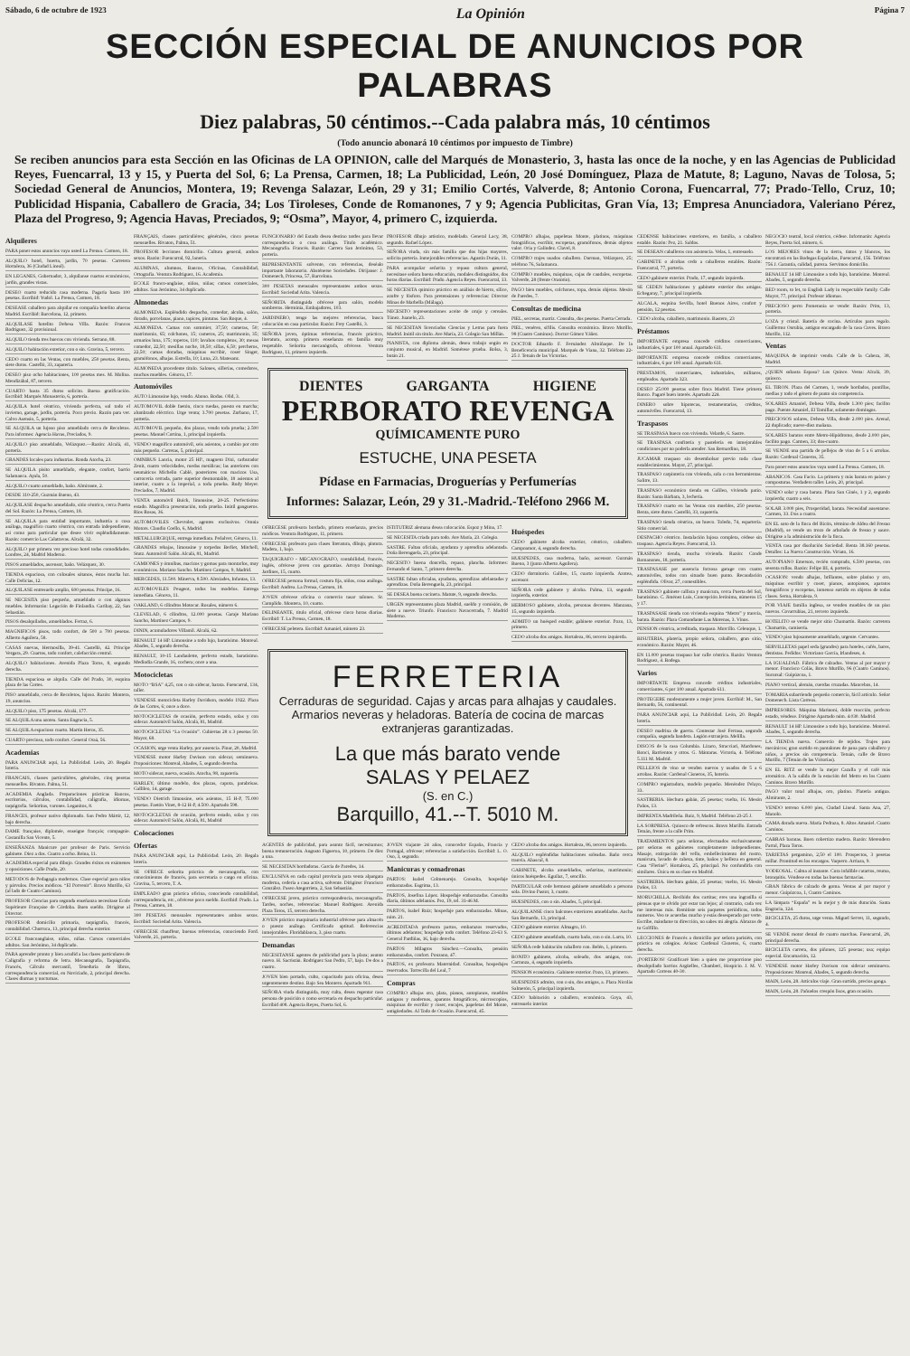Sábado, 6 de octubre de 1923 La Opinión Página 7
SECCIÓN ESPECIAL DE ANUNCIOS POR PALABRAS
Diez palabras, 50 céntimos.--Cada palabra más, 10 céntimos
(Todo anuncio abonará 10 céntimos por impuesto de Timbre)
Se reciben anuncios para esta Sección en las Oficinas de LA OPINION, calle del Marqués de Monasterio, 3, hasta las once de la noche, y en las Agencias de Publicidad Reyes, Fuencarral, 13 y 15, y Puerta del Sol, 6; La Prensa, Carmen, 18; La Publicidad, León, 20 José Domínguez, Plaza de Matute, 8; Laguno, Navas de Tolosa, 5; Sociedad General de Anuncios, Montera, 19; Revenga Salazar, León, 29 y 31; Emilio Cortés, Valverde, 8; Antonio Corona, Fuencarral, 77; Prado-Tello, Cruz, 10; Publicidad Hispania, Caballero de Gracia, 34; Los Tiroleses, Conde de Romanones, 7 y 9; Agencia Publicitas, Gran Vía, 13; Empresa Anunciadora, Valeriano Pérez, Plaza del Progreso, 9; Agencia Havas, Preciados, 9; “Osma”, Mayor, 4, primero C, izquierda.
Alquileres
PARA poner estos anuncios vaya usted La Prensa. Carmen, 18.
ALQUILO hotel, huerta, jardín, 70 pesetas. Carretera Hortaleza, 36 (Ciudad Lineal).
EN LEGANES, Gobernador, 3, alquílanse cuartos económicos, jardín, grandes vistas.
DESEO cuarto reducido casa moderna. Pagaría hasta 100 pesetas. Escribid: Yudol. La Prensa, Carmen, 18.
DESEASE caballero para alquilar en compañía hotelito afueras Madrid. Escribid: Barcelona, 12, primero.
ALQUILASE hotelito Dehesa Villa. Razón: Francos Rodríguez, 32 provisional.
ALQUILO tienda tres huecos con vivienda. Serrano, 88.
ALQUILO habitación exterior, con o sin. Gravina, 5, tercero.
CEDO cuarto en las Ventas, con muebles, 250 pesetas. Renta, siete duros. Castelló, 33, zapatería.
DESEO piso ocho habitaciones, 100 pesetas mes. M. Molina. Mendizábal, 87, tercero.
CUARTO hasta 35 duros solicito. Buena gratificación. Escribid: Marqués Monasterio, 6, portería.
ALQUILA hotel céntrico, vivienda perfecta, sol todo el invierno, garage, jardín, portería. Poco precio. Razón para ver. Calvo Asensio, 5, portería.
SE ALQUILA un lujoso piso amueblado cerca de Recoletos. Para informes: Agencia Havas, Preciados, 9.
ALQUILO piso amueblado, Velázquez.—Razón: Alcalá, 41, portería.
GRANDES locales para industrias. Ronda Atocha, 23.
SE ALQUILA pisito amueblado, elegante, confort, barrio Salamanca. Ayala, 50.
ALQUILO cuarto amueblado, baño. Almirante, 2.
DESDE 110-250, Guzmán Bueno, 43.
ALQUILASE despacho amueblado, sitio céntrico, cerca Puerta del Sol. Razón: La Prensa, Carmen, 18.
SE ALQUILA para entidad importante, industria o cosa análoga, magnífico cuarto céntrico, con entrada independiente, así como para particular que desee vivir espléndidamente. Razón: comercio Las Calatravas. Alcalá, 32.
ALQUILO por primera vez precioso hotel todas comodidades. Londres, 24, Madrid Moderno.
PISOS amueblados, ascensor, baño. Velázquez, 30.
TIENDA espaciosa, con colosales sótanos, éstos mucha luz. Calle Delicias, 12.
ALQUILASE entresuelo amplio, 600 pesetas. Príncipe, 16.
SE NECESITA piso pequeño, amueblado o con algunos muebles. Informarán: Legación de Finlandia. Garibay, 22, San Sebastián.
PISOS desalquilados, amueblados. Ferraz, 6.
MAGNIFICOS pisos, todo confort, de 500 a 700 pesetas. Alberto Aguilera, 58.
CASAS nuevas, Hermosilla, 39-41. Castelló, 42. Príncipe Vergara, 29. Cuartos, todo confort, calefacción central.
ALQUILO habitaciones. Avenida Plaza Toros, 8, segundo derecha.
TIENDA espaciosa se alquila. Calle del Prado, 30, esquina plaza de las Cortes.
PISO amueblado, cerca de Recoletos, lujoso. Razón: Montera, 19, anuncios.
ALQUILO piso, 175 pesetas. Alcalá, 177.
SE ALQUILA una azotea. Santa Engracia, 5.
SE ALQUILA espacioso cuarto. Martín Heros, 35.
CUARTO precioso, todo confort. General Oraá, 56.
Academias
PARA ANUNCIAR aquí, La Publicidad. León, 20. Regala lotería.
FRANCAIS, classes particulières, générales, cinq pesetas mensuelles. Rivaton. Palma, 51.
ACADEMIA Anglada. Preparaciones prácticas Bancos, escritorios, cálculos, contabilidad, caligrafía, idiomas, taquigrafía. Señoritas, varones. Leganitos, 8.
FRANCES, profesor nativo diplomado. San Pedro Mártir, 12, bajo derecha.
DAME française, diplomée, enseigne français; compagnie. Costanilla San Vicente, 5.
ENSEÑANZA Manicure por profesor de París. Servicio gabinete. Diez a dos. Cuatro a ocho. Reina, 11.
ACADEMIA especial para dibujo. Grandes éxitos en exámenes y oposiciones. Calle Prado, 20.
METODOS de Pedagogía modernos. Clase especial para niños y párvulos. Precios módicos. “El Porvenir”. Bravo Murillo, 63 (al lado de Cuatro Caminos).
PROFESOR Ciencias para segunda enseñanza necesítase Ecole Supérieure Française de Córdoba. Buen sueldo. Dirigirse al Director.
PROFESOR domicilio primaria, taquigrafía, francés, contabilidad. Churruca, 13, principal derecha exterior.
ECOLE francoanglaise, niños, niñas. Cursos comerciales adultos. San Jerónimo, 34 duplicado.
PARA aprender pronto y bien acudid a las clases particulares de Caligrafía y reforma de letra. Mecanografía, Taquigrafía, Francés, Cálculo mercantil, Teneduría de libros, correspondencia comercial, en Novíciado, 2, principal derecha. Clases diurnas y nocturnas.
FRANÇAIS, classes particulières; générales, cinco pesetas mensuelles. Rivaton, Palma, 51.
PROFESOR lecciones domicilio. Cultura general, ambos sexos. Razón: Fuencarral, 92, lanería.
ALUMNAS, alumnos, Bancos, Oficinas, Contabilidad, Ortografía. Ventura Rodríguez, 16. Academia.
ECOLE franco-anglaise, niños, niñas; cursos comerciales, adultos. San Jerónimo, 34 duplicado.
Almonedas
ALMONEDA. Espléndido despacho, comedor, alcoba, salón, dorado, porcelanas, piano, tapices, pinturas. San Roque, 4.
ALMONEDA. Camas con sommier, 37,50; cameras, 50; matrimonio, 65; colchones, 15; cameros, 25; matrimonio, 35; armarios luna, 175; roperos, 110; lavabos completos, 30; mesas comedor, 22,50; mesillas noche, 18,50; sillas, 6,50; percheros, 22,50; camas doradas, máquinas escribir, coser Singer, gramófonos, alhajas. Estrella, 10; Luna, 23. Matesanz.
ALMONEDA procedente título. Salones, sillerías, comedores, muchos muebles. Génova, 17.
Automóviles
AUTO Limousine lujo, vendo. Abono. Bodas. Olid, 3.
AUTOMOVIL doble faetón, cinco ruedas, puesto en marcha; alumbrado eléctrico. Urge venta; 3.700 pesetas. Zurbano, 17, portería.
AUTOMOVIL pequeño, dos plazas, vendo toda prueba; 2.500 pesetas. Manuel Cortina, 1, principal izquierda.
VENDO magnífico automóvil, seis asientos, a cambio por otro más pequeño. Carretas, 5, principal.
OMNIBUS Lancia, motor 25 HP., magneto Dixi, carburador Zenit, cuatro velocidades, ruedas metálicas; las anteriores con neumáticos Michelin Cablé, posteriores con macizos Usa, carrocería cerrada, parte superior desmontable, 18 asientos al interior, cuatro a la imperial, a toda prueba. Rudy Meyer. Preciados, 7, Madrid.
VENTA automóvil Buick, limousine, 20-25. Perfectísimo estado. Magnífica presentación, toda prueba. Inútil gangueros. Ríos Rosas, 36.
AUTOMOVILES Chevrolet, agentes exclusivos. Omnia Motors. Claudio Coello, 6, Madrid.
METALLURGIQUE, entrega inmediata. Peñalver, Génova, 11.
GRANDES rebajas, limousine y torpedos Berliet, Mitchell, Stutz. Automóvil Salón. Alcalá, 81, Madrid.
CAMIONES y ómnibus, macizos y gomas para montarlos, muy económicos. Mariano Sancho. Martínez Campos, 9, Madrid.
MERCEDES, 11.500. Minerva, 8.500. Alexiades, Infantas, 13.
AUTOMOVILES Peugeot, todos los modelos. Entrega inmediata. Génova, 11.
OAKLAND, 6 cilindros Motocar. Rosales, número 6.
CLEVELAD, 6 cilindros, 12.000 pesetas. Garaje Mariano Sancho, Martínez Campos, 9.
DININ, acumuladores Villamil. Alcalá, 62.
RENAULT 14 HP. Limousine a todo lujo, baratísimo. Monreal. Abades, 5, segundo derecha.
RENAULT, 10-15 Landaulette, perfecto estado, baratísimo. Mediodía Grande, 16, cochera; once a una.
Motocicletas
MOTO “BSA” 4,25, con o sin sidecar, barata. Fuencarral, 134, taller.
VENDESE motocicleta Harley Davidson, modelo 1922. Plaza de las Cortes, 6; once a doce.
MOTOCICLETAS de ocasión, perfecto estado, solas y con sidecar. Automóvil Salón, Alcalá, 81, Madrid.
MOTOCICLETAS “La Ocasión”. Cubiertas 28 x 3 pesetas 50. Mayor, 68.
OCASION, urge venta Harley, por ausencia. Pinar, 20, Madrid.
VENDESE motor Harley Davison con sidecar, seminueva. Proposiciones: Monreal, Abades, 5, segundo derecha.
MOTO sidecar, nueva, ocasión. Atocha, 98, zapatería.
HARLEY, último modelo, dos plazas, capota, parabrisas. Gallileo, 14, garage.
VENDO Dietrich limousine, seis asientos, 15 H-P, 75.000 pesetas. Faetón Vinet, 8-12 H-P, 4.500. Apartado 598.
MOTOCICLETAS de ocasión, perfecto estado, solas y con sidecar. Automóvil Salón, Alcalá, 81, Madrid
Colocaciones
Ofertas
PARA ANUNCIAR aquí, La Publicidad. León, 20. Regala lotería.
SE OFRECE señorita práctica de mecanografía, con conocimientos de francés, para secretaria o cargo en oficina. Gravina, 5, tercero, T. A.
EMPLEADO gran práctica oficina, conociendo contabilidad, correspondencia, etc., ofrécese poco sueldo. Escribid: Prado. La Prensa, Carmen, 18.
300 PESETAS mensuales representantes ambos sexos. Escribid: Sociedad Arita. Valencia.
OFRECESE chauffeur, buenas referencias, conociendo Ford. Valverde, 21, portería.
FUNCIONARIO del Estado desea destino tardes para llevar correspondencia o cosa análoga. Título académico. Mecanografía. Francés. Razón: Carrera San Jerónimo, 53, portería.
REPRESENTANTE solvente, con referencias, deséalo importante laboratorio. Absténerse Sociedades. Dirijanse: J. Domenech, Princesa, 57, Barcelona.
300 PESETAS mensuales representantes ambos sexos. Escribid: Sociedad Arita. Valencia.
SEÑORITA distinguida ofrécese para salón, modelo sombreros. Herminia, Embajadores, 103.
JARDINERO, tengo las mejores referencias, busca colocación en casa particular. Razón: Frey Castelló, 3.
SEÑORA joven, óptimas referencias, francés práctico, literatura, acomp. primera enseñanza en familia muy respetable. Señorita mecanógrafa, ofrécese. Ventura Rodríguez, 11, primero izquierda.
PROFESOR dibujo artístico, modelado. General Lacy, 38, segundo. Rafael López.
SEÑORA viuda, sin más familia que dos hijas mayores, solicita portería. Inmejorables referencias. Agustín Durán, 11.
PARA acompañar señorita y repaso cultura general, necesítase señora buena educación, modales distinguidos, dos horas diarias. Escribid: Prado. Agencia Reyes. Fuencarral, 13.
SE NECESITA químico práctico en análisis de hierro, sílice, azufre y fósforo. Para pretensiones y referencias: Director Minas de Marbella (Málaga).
NECESITO representaciones aceite de orujo y cereales. Túnez. Juanelo, 23.
SE NECESITAN licenciados Ciencias y Letras para fuera Madrid. Inútil sin título. Ave María, 23. Colegio San Millán.
PIANISTA, con diploma alemán, desea trabajo según en conjunto musical, en Madrid. Sométese prueba. Bolsa, 3, bután 21.
COMPRO alhajas, papeletas Monte, platinos, máquinas fotográficas, escribir, escopetas, gramófonos, demás objetos valor. Oria y Galíndez. Clavel, 8.
COMPRO trajes usados caballero. Darman, Velázquez, 25; teléfono 76, Salamanca.
COMPRO muebles, máquinas, cajas de caudales, escopetas. Valverde, 28 (frente Oratorio).
PAGO bien muebles, colchones, ropa, demás objetos. Mesón de Paredes, 7.
Consultas de medicina
PIEL, secretas, matriz. Consulta, dos pesetas. Puerta Cerrada.
PIEL, venéreo, sífilis. Consulta económica. Bravo Murillo, 98 (Cuatro Caminos). Doctor Gómez Yáñez.
DOCTOR Eduardo F. Fernández Almiñaque. De la Beneficencia municipal. Marqués de Viana, 32. Teléfono 22-25 J. Tetuán de las Victorias.
DIENTES GARGANTA HIGIENE
PERBORATO REVENGA
QUÍMICAMENTE PURO
ESTUCHE, UNA PESETA
Pídase en Farmacias, Droguerías y Perfumerías
Informes: Salazar, León, 29 y 31.-Madrid.-Teléfono 2966 M.
OFRECESE profesora bordado, primera enseñanza, precios módicos. Ventura Rodríguez, 11, primero.
OFRECESE profesora para clases literatura, dibujo, pintura. Madera, 1, bajo.
TAQUIGRAFO - MECANOGRAFO, contabilidad, francés, inglés, ofrécese joven con garantías. Arroyo Domingo. Jardines, 15, cuarto.
OFRECESE persona formal, costura fija, niños, cosa análoga. Escribid: Andrea. La Prensa, Carmen, 18.
JOVEN ofrécese oficina o comercio tasar talones. Sr. Cumplido. Montera, 10, cuarto.
DELINEANTE, título oficial, ofrécese cinco horas diarias. Escribid: T. La Prensa, Carmen, 18.
OFRECESE peletera. Escribid: Amaniel, número 23.
ISTITUTRIZ alemana desea colocación. Espoz y Mina, 17.
SE NECESITA criada para todo. Ave María, 23. Colegio.
SASTRE. Faltan oficiala, ayudanta y aprendiza adelantada. Doña Berenguela, 23, principal.
NECESITO buena doncella, repaso, plancha. Informes: Fernando el Santo, 7, primero derecha.
SASTRE faltan oficialas, ayudanta, aprendizas adelantadas y aprendizas. Doña Berenguela, 23, principal.
SE DESEA buena cocinera. Matute, 9, segundo derecha.
URGEN representantes plaza Madrid, sueldo y comisión, de siete a nueve. Triunfo. Francisco Navacerrada, 7. Madrid Moderno.
Huéspedes
CEDO gabinete alcoba exterior, céntrico, caballero. Campoamor, 4, segundo derecha.
HUESPEDES, casa moderna, baño, ascensor. Guzmán Bueno, 3 (junto Alberto Aguilera).
CEDO dormitorio. Galileo, 15, cuarto izquierda. Azotea, ascensor.
SEÑORA cede gabinete y alcoba. Palma, 13, segundo izquierda, exterior.
HERMOSO gabinete, alcoba, personas decentes. Manzana, 15, segundo izquierda.
ADMITO un huésped estable; gabinete exterior. Pozo, 13, primero.
CEDO alcoba dos amigos. Hortaleza, 86, tercero izquierda.
FERRETERIA
Cerraduras de seguridad. Cajas y arcas para alhajas y caudales. Armarios neveras y heladoras. Batería de cocina de marcas extranjeras garantizadas.
La que más barato vende
SALAS Y PELAEZ
(S. en C.)
Barquillo, 41.--T. 5010 M.
AGENTES de publicidad, para asunto fácil, necesitamos; buena remuneración. Augusto Figueroa, 10, primero. De diez a una.
SE NECESITAN bordadoras. García de Paredes, 14.
EXCLUSIVA en cada capital provincia para venta alpargata moderna, cedería a casa activa, solvente. Dirigirse: Francisco González. Paseo Ategorrieta, 2, San Sebastián.
OFRECESE joven, práctico correspondencia, mecanografía. Tardes, noches, referencias: Manuel Rodríguez. Avenida Plaza Toros, 15, tercero derecha.
JOVEN práctico maquinaria industrial ofrécese para almacén o puesto análogo. Certificado aptitud. Referencias inmejorables. Floridablanca, 3, piso cuarto.
Demandas
NECESITANSE agentes de publicidad para la plaza; asunto nuevo. H. Sacristán. Rodríguez San Pedro, 57, bajo. De dos a cuatro.
JOVEN bien portado, culto, capacitado para oficina, desea urgentemente destino. Bajo Sea Montero. Apartado 911.
SEÑORA viuda distinguida, muy culta, desea regentar casa persona de posición o como secretaria en despacho particular. Escribid 408. Agencia Reyes, Puerta Sol, 6.
JOVEN viajante 24 años, conocedor España, Francia y Portugal, ofrécese; referencias a satisfacción. Escribid: L. O. Oso, 3, segundo.
Manicuras y comadronas
PARTOS: Isabel Colmenarejo. Consulta, hospedaje embarazadas. Esgrima, 13.
PARTOS, Josefina López. Hospedaje embarazadas. Consulta diaria, últimos adelantos. Pez, 19, tel. 31-46 M.
PARTOS, Isabel Ruiz; hospedaje para embarazadas. Minas, núm. 21.
ACREDITADA profesora partos, embarazos reservados, últimos adelantos; hospedaje todo confort. Teléfono 23-63 S. General Pardiñas, 16, bajo derecha.
PARTOS Milagros Sánchez.—Consulta, pensión embarazadas, confort. Ponzano, 47.
PARTOS, ex profesora Maternidad. Consultas, hospedajes reservados. Torrecilla del Leal, 7
Compras
COMPRO alhajas oro, plata, pianos, autopianos, muebles antiguos y modernos, aparatos fotográficos, microscopios, máquinas de escribir y coser, encajes, papeletas del Monte, antigüedades. Al Todo de Ocasión. Fuencarral, 45.
CEDO alcoba dos amigos. Hortaleza, 86, tercero izquierda.
ALQUILO espléndidas habitaciones soleadas. Baño cerca tranvía. Abascal, 8.
GABINETE, alcoba amueblados, señoritas, matrimonio; únicos huéspedes. Eguilaz, 7, sencillo.
PARTICULAR cede hermoso gabinete amueblado a persona sola. Divino Pastor, 3, cuarto.
HUESPEDES, con o sin. Abades, 5, principal.
ALQUILANSE cinco balcones exteriores amueblados. Ancha San Bernardo, 13, principal.
CEDO gabinete exterior. Almagro, 10.
CEDO gabinete amueblado, cuarto baño, con o sin. Larra, 10.
SEÑORA cede habitación caballero con. Belén, 1, primero.
BONITO gabinete, alcoba, soleado, dos amigos, con. Carranza, 4, segundo izquierda.
PENSION económica. Gabinete exterior. Pozo, 13, primero.
HUESPEDES admito, con o sin, dos amigos, a. Plaza Nicolás Salmerón, 5, principal izquierda.
CEDO habitación a caballero, económica. Goya, 43, entresuelo interior.
CEDENSE habitaciones exteriores, en familia, a caballero estable. Razón: Pez, 21. Saldos.
SE DESEAN caballeros con asistencia. Velas, 1, entresuelo.
GABINETE o alcobas cedo a caballeros estables. Razón: Fuencarral, 77, portería.
CEDO gabinete exterior. Prado, 17, segundo izquierda.
SE CEDEN habitaciones y gabinete exterior dos amigos. Echegaray, 7, principal izquierda.
ALCALA, esquina Sevilla, hotel Buenos Aires, confort y pensión, 12 pesetas.
CEDO alcoba, caballero, matrimonio. Bastero, 23
Préstamos
IMPORTANTE empresa concede créditos comerciantes, industriales, 6 por 100 anual. Apartado 611.
IMPORTANTE empresa concede créditos comerciantes, industriales, 6 por 100 anual. Apartado 611.
PRESTAMOS, comerciantes, industriales, militares, empleados. Apartado 323.
DESEO 25.000 pesetas sobre finca Madrid. Tiene primera Banco. Pagaré buen interés. Apartado 224.
DINERO sobre hipotecas, testamentarías, créditos, automóviles. Fuencarral, 13.
Traspasos
SE TRASPASA hueco con vivienda. Velarde, 6. Sastre.
SE TRASPASA confitería y pastelería en inmejorables condiciones por no poderla atender. San Bernardino, 18.
JUCAMAR traspaso sin desembolsar previo toda clase establecimientos. Mayor, 27, principal.
TRASPASO carpintería con vivienda, sola o con herramientas. Salitre, 13.
TRASPASO económico tienda en Galileo, vivienda patio. Razón: Santa Bárbara, 3, lechería.
TRASPASO cuarto en las Ventas con muebles, 250 pesetas. Renta, siete duros. Castelló, 33, zapatería.
TRASPASO tienda céntrica, un hueco. Toledo, 74, espartería. Sitio comercial.
DESPACHO céntrico. Instalación lujosa completa, cédese sin traspaso. Agencia Reyes. Fuencarral, 13.
TRASPASO tienda, mucha vivienda. Razón: Conde Romanones, 18, portería.
TRASPASASE por ausencia forzosa garage con cuatro automóviles, todos con situado buen punto. Recaudación espléndida. Olivar, 27, comestibles.
TRASPASO gabinete callista y manicura, cerca Puerta del Sol, baratísimo. C. Jiménez Luis, Concepción Jerónima, números 15 y 17.
TRASPASASE tienda con vivienda esquina “Metro” y tranvía, barata. Razón: Plaza Comandante Las Morenas, 3. Vinos.
PENSION céntrica, acreditada, traspaso. Morcillo. Celenque, 1.
BISUTERIA, platería, propio señora, caballero, gran sitio, económico. Razón: Mayor, 46.
EN 11.000 pesetas traspaso bar calle céntrica. Razón: Ventura Rodríguez, 4. Bodega.
Varios
IMPORTANTE Empresa concede créditos industriales, comerciantes, 6 por 100 anual. Apartado 611.
PROTEGERE modestamente a mujer joven. Escribid: M., San Bernardo, 56, continental.
PARA ANUNCIAR aquí, La Publicidad. León, 20. Regala lotería.
DESEO madrina de guerra. Contestar José Ferrasa, segunda compañía, segunda bandera. Legión extranjera. Melilla.
DISCOS de la casa Columbia. Lízaro, Stracciari, Mardones, Bonci, Barrientos y otros. G. Mántaras. Victoria, 4. Teléfono 5.111 M. Madrid.
PELLEJOS de vino se venden nuevos y usados de 5 a 6 arrobas. Razón: Cardenal Cisneros, 35, botería.
COMPRO registradora, modelo pequeño. Menéndez Pelayo, 33.
SASTRERIA. Hechura gabán, 25 pesetas; vuelta, 16. Mesón Paños, 13.
IMPRENTA Madrileña. Ruiz, 9, Madrid. Teléfono 23-25 J.
LA SORPRESA. Quiosco de refrescos. Bravo Murillo. Entrada Tetuán, frente a la calle Prim.
TRATAMIENTOS para señoras, efectuados exclusivamente por señoras en gabinetes completamente independientes. Masaje, extirpación del vello, embellecimiento del rostro, manicura, lavado de cabeza, tinte, baños y belleza en general. Casa “Fleriné”. Hortaleza, 25, principal. No confundirla con similares. Única en su clase en Madrid.
SASTRERIA. Hechura gabán, 25 pesetas; vuelto, 16. Mesón Paños, 13.
MORUCHILLA. Recibido dos cartitas; eres una ingratilla si piensas que te olvido por estar tan lejos; al contrario, cada vez me interesas más. Remitiste seis paquetes periódicos, todos numeros. Veo te acuerdas mucho y estás desesperado por verte. Escribe, mándame tu dirección, no sabes mi alegría. Abrazos de tu Golfillo.
LECCIONES de Francés a domicilio por señora parisién, con práctica en colegios. Avisos: Cardenal Cisneros, 6, cuarto derecha.
¡PORTEROS! Gratificaré bien a quien me proporcione piso desalquilado barrios Argüelles, Chamberí, Hospicio. J. M. V. Apartado Correos 40-30.
NEGOCIO teatral, local céntrico, cédese. Informarán: Agencia Reyes, Puerta Sol, número, 6.
LOS MEJORES vinos de la tierra, tintos y blancos, los encontrará en las Bodegas Españolas, Fuencarral, 156. Teléfono 756 J. Garantía, calidad, pureza. Servimos domicilio.
BENAULT 14 HP. Limousine a todo lujo, baratísimo. Monreal. Abades, 5, segundo derecha.
BED room, to let, to English Lady in respectable family. Calle Mayor, 77, principal. Profesor idiomas.
PRECIOSO perro Pomerania se vende: Razón: Prim, 13, portería.
LOZA y cristal. Batería de cocina. Artículos para regalo. Guillermo Onrubia, antiguo encargado de la casa Cuves. Bravo Murillo, 112.
Ventas
MAQUINA de imprimir vendo. Calle de la Cabeza, 38, Madrid.
¿QUIEN subasta Espasa? Los Quince. Venta: Alcalá, 39, quiosco.
EL TIRON. Plaza del Carmen, 1, vende bordados, puntillas, medias y todo el género de punto sin competencia.
SOLARES Amaniel, Dehesa Villa, desde 1.300 pies; facilito pago. Puente Amaniel, El Tomillar, solamente domingos.
PRECIOSOS solares, Dehesa Villa, desde 2.000 pies. Arenal, 22 duplicado; nueve-diez mañana.
SOLARES baratos entre Metro-Hipódromo, desde 2.000 pies, facilito pago. Carmen, 33; dos-cuatro.
SE VENDE una partida de pellejos de vino de 5 a 6 arrobas. Razón: Cardenal Cisneros, 35.
Para poner estos anuncios vaya usted La Prensa. Carmen, 18.
ABANICOS. Casa Facio. La primera y más barata en países y composturas. Verdadero taller. León, 20, principal.
VENDO solar y casa barata. Plaza San Ginés, 1 y 2, segundo izquierda; cuatro a seis.
SOLAR 3.000 pies, Prosperidad, barata. Necesidad ausentarse. Carmen, 33. Dos a cuatro.
EN EL soto de la finca del Ricón, término de Aldea del Fresno (Madrid), se vende un trozo de arbolado de fresno y sauce. Dirigirse a la administración de la finca.
VENTA casa por disolución Sociedad. Renta 38.160 pesetas. Detalles: La Nueva Construcción. Viriato, 16.
AUTOPIANO Emerson, recién comprado, 6.500 pesetas, con sesenta rollos. Razón: Felipe III, 4, portería.
OCASION: vendo alhajas, brillantes, sobre platino y oro, máquinas escribir y coser, pianos, autopianos, aparatos fotográficos y escopetas, inmenso surtido en objetos de todas clases. Serna, Hortaleza, 9.
POR VIAJE familia inglesa, se venden muebles de un piso nuevos. Covarrubias, 21, tercero izquierda.
HOTELITO se vende mejor sitio Chamartín. Razón: carretera Chamartín, camisería.
VENDO piso lujosamente amueblado, urgente. Cervantes.
SERVILLETAS papel seda (grandes) para hoteles, cafés, bares, dentistas. Pedidos: Victoriano García, Irlandeses, 4.
LA IGUALDAD. Fábrica de calzados. Ventas al por mayor y menor. Francisco Colás, Bravo Murillo, 96 (Cuatro Caminos). Sucursal: Guipúzcoa, 1.
PIANO vertical, alemán, cuerdas cruzadas. Mancebos, 14.
TOMARIA subarriendo pequeño comercio, fácil artículo. Señor Domenech. Lista Correos.
IMPRESORES. Máquina Marinoni, doble reacción, perfecto estado, véndese. Dirigirse Apartado núm. 4.030. Madrid.
RENAULT 14 HP. Limousine a todo lujo, baratísimo. Monreal. Abades, 5, segundo derecha.
LA TIENDA nueva. Comercio de tejidos. Trajes para mecánicos; gran surtido en pantalones de pana para caballero y niños, a precios sin competencia. Tetuán, calle de Bravo Murillo, 7 (Tetuán de las Victorias).
EN EL RITZ se vende la mejor Cazalla y el café más aromático. A la salida de la estación del Metro en los Cuatro Caminos. Bravo Murillo.
PAGO valor total alhajas, oro, platino. Platería antigua. Almirante, 2.
VENDO terreno 6.000 pies, Ciudad Lineal. Santa Ana, 27, Manolo.
CAMA dorada nueva. María Pedraza, 8. Altos Amaniel. Cuatro Caminos.
CABRAS baratas. Buen cobertizo madera. Razón: Merendero Parral, Plaza Toros.
TARJETAS pergamino, 2,50 el 100. Prospectos, 3 pesetas millar. Prontitud en los encargos. Vaquero. Arriaza, 9.
YODEOSAL. Calma al instante. Cura infalible catarros, reuma, bronquitis. Véndese en todas las buenas farmacias.
GRAN fábrica de calzado de goma. Ventas al por mayor y menor. Guipúzcoa, 1, Cuatro Caminos.
LA lámpara “España” es la mejor y de más duración. Santa Engracia, 124.
BICICLETA, 25 duros, urge venta. Miguel Servet, 11, segundo, 4.
SE VENDE motor dental de cuatro marchas. Fuencarral, 28, principal derecha.
BICICLETA carrera, dos piñones, 125 pesetas; usa; equipo especial. Encarnación, 12.
VENDESE motor Harley Davison con sidecar seminueva. Proposiciones: Monreal, Abades, 5, segundo derecha.
MAIN, León, 28. Artículos viaje. Gran surtido, precios ganga.
MAIN, León, 28. Pañuelos crespón lisos, gran ocasión.